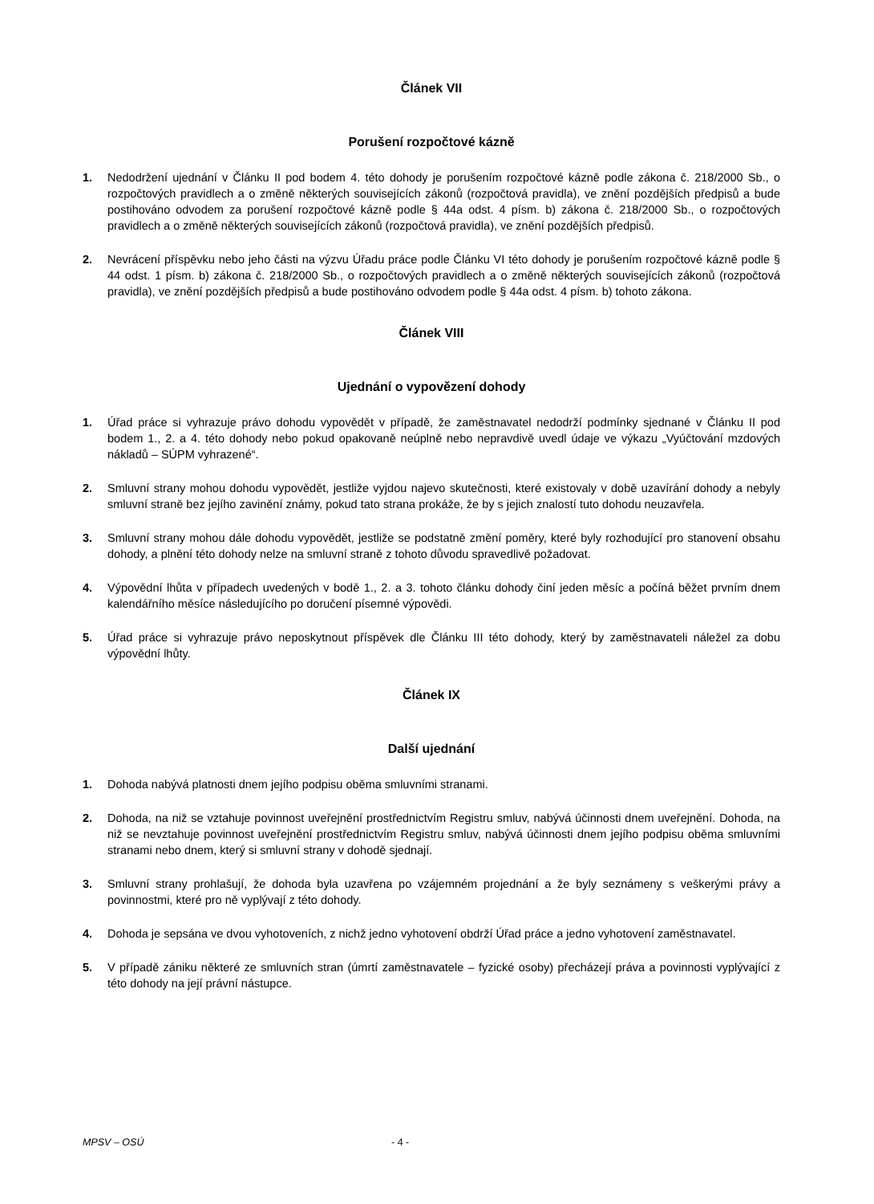Článek VII
Porušení rozpočtové kázně
1. Nedodržení ujednání v Článku II pod bodem 4. této dohody je porušením rozpočtové kázně podle zákona č. 218/2000 Sb., o rozpočtových pravidlech a o změně některých souvisejících zákonů (rozpočtová pravidla), ve znění pozdějších předpisů a bude postihováno odvodem za porušení rozpočtové kázně podle § 44a odst. 4 písm. b) zákona č. 218/2000 Sb., o rozpočtových pravidlech a o změně některých souvisejících zákonů (rozpočtová pravidla), ve znění pozdějších předpisů.
2. Nevrácení příspěvku nebo jeho části na výzvu Úřadu práce podle Článku VI této dohody je porušením rozpočtové kázně podle § 44 odst. 1 písm. b) zákona č. 218/2000 Sb., o rozpočtových pravidlech a o změně některých souvisejících zákonů (rozpočtová pravidla), ve znění pozdějších předpisů a bude postihováno odvodem podle § 44a odst. 4 písm. b) tohoto zákona.
Článek VIII
Ujednání o vypovězení dohody
1. Úřad práce si vyhrazuje právo dohodu vypovědět v případě, že zaměstnavatel nedodrží podmínky sjednané v Článku II pod bodem 1., 2. a 4. této dohody nebo pokud opakovaně neúplně nebo nepravdivě uvedl údaje ve výkazu „Vyúčtování mzdových nákladů – SÚPM vyhrazené“.
2. Smluvní strany mohou dohodu vypovědět, jestliže vyjdou najevo skutečnosti, které existovaly v době uzavírání dohody a nebyly smluvní straně bez jejího zavinění známy, pokud tato strana prokáže, že by s jejich znalostí tuto dohodu neuzavřela.
3. Smluvní strany mohou dále dohodu vypovědět, jestliže se podstatně změní poměry, které byly rozhodující pro stanovení obsahu dohody, a plnění této dohody nelze na smluvní straně z tohoto důvodu spravedlivě požadovat.
4. Výpovědní lhůta v případech uvedených v bodě 1., 2. a 3. tohoto článku dohody činí jeden měsíc a počíná běžet prvním dnem kalendářního měsíce následujícího po doručení písemné výpovědi.
5. Úřad práce si vyhrazuje právo neposkytnout příspěvek dle Článku III této dohody, který by zaměstnavateli náležel za dobu výpovědní lhůty.
Článek IX
Další ujednání
1. Dohoda nabývá platnosti dnem jejího podpisu oběma smluvními stranami.
2. Dohoda, na niž se vztahuje povinnost uveřejnění prostřednictvím Registru smluv, nabývá účinnosti dnem uveřejnění. Dohoda, na niž se nevztahuje povinnost uveřejnění prostřednictvím Registru smluv, nabývá účinnosti dnem jejího podpisu oběma smluvními stranami nebo dnem, který si smluvní strany v dohodě sjednají.
3. Smluvní strany prohlašují, že dohoda byla uzavřena po vzájemném projednání a že byly seznámeny s veškerými právy a povinnostmi, které pro ně vyplývají z této dohody.
4. Dohoda je sepsána ve dvou vyhotoveních, z nichž jedno vyhotovení obdrží Úřad práce a jedno vyhotovení zaměstnavatel.
5. V případě zániku některé ze smluvních stran (úmrtí zaměstnavatele – fyzické osoby) přecházejí práva a povinnosti vyplývající z této dohody na její právní nástupce.
MPSV – OSÚ - 4 -